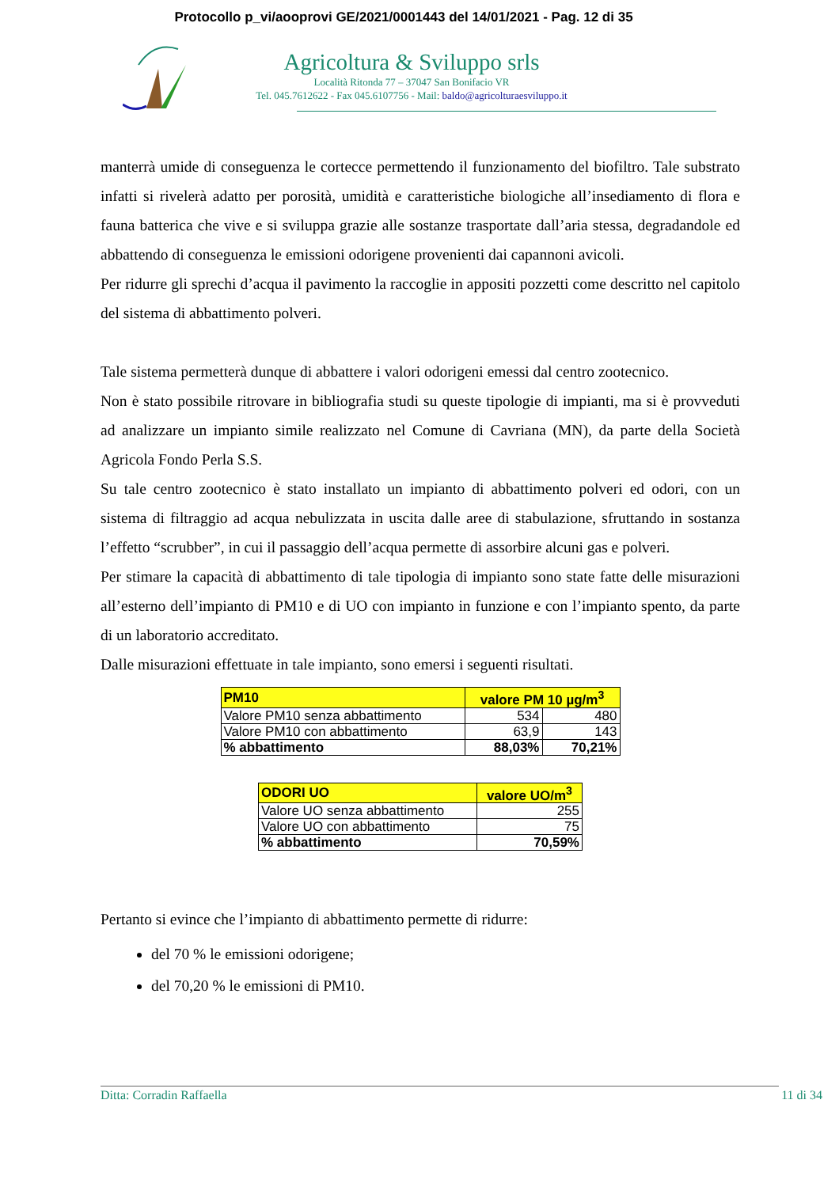Protocollo p_vi/aooprovi GE/2021/0001443 del 14/01/2021 - Pag. 12 di 35
Agricoltura & Sviluppo srls
Località Ritonda 77 – 37047 San Bonifacio VR
Tel. 045.7612622 - Fax 045.6107756 - Mail: baldo@agricolturaesviluppo.it
manterrà umide di conseguenza le cortecce permettendo il funzionamento del biofiltro. Tale substrato infatti si rivelerà adatto per porosità, umidità e caratteristiche biologiche all’insediamento di flora e fauna batterica che vive e si sviluppa grazie alle sostanze trasportate dall’aria stessa, degradandole ed abbattendo di conseguenza le emissioni odorigene provenienti dai capannoni avicoli.
Per ridurre gli sprechi d’acqua il pavimento la raccoglie in appositi pozzetti come descritto nel capitolo del sistema di abbattimento polveri.
Tale sistema permetterà dunque di abbattere i valori odorigeni emessi dal centro zootecnico.
Non è stato possibile ritrovare in bibliografia studi su queste tipologie di impianti, ma si è provveduti ad analizzare un impianto simile realizzato nel Comune di Cavriana (MN), da parte della Società Agricola Fondo Perla S.S.
Su tale centro zootecnico è stato installato un impianto di abbattimento polveri ed odori, con un sistema di filtraggio ad acqua nebulizzata in uscita dalle aree di stabulazione, sfruttando in sostanza l’effetto “scrubber”, in cui il passaggio dell’acqua permette di assorbire alcuni gas e polveri.
Per stimare la capacità di abbattimento di tale tipologia di impianto sono state fatte delle misurazioni all’esterno dell’impianto di PM10 e di UO con impianto in funzione e con l’impianto spento, da parte di un laboratorio accreditato.
Dalle misurazioni effettuate in tale impianto, sono emersi i seguenti risultati.
| PM10 | valore PM 10 µg/m<sup>3</sup> | |
| --- | --- | --- |
| Valore PM10 senza abbattimento | 534 | 480 |
| Valore PM10 con abbattimento | 63,9 | 143 |
| % abbattimento | 88,03% | 70,21% |
| ODORI UO | valore UO/m<sup>3</sup> |
| --- | --- |
| Valore UO senza abbattimento | 255 |
| Valore UO con abbattimento | 75 |
| % abbattimento | 70,59% |
Pertanto si evince che l’impianto di abbattimento permette di ridurre:
del 70 % le emissioni odorigene;
del 70,20 % le emissioni di PM10.
Ditta: Corradin Raffaella 11 di 34